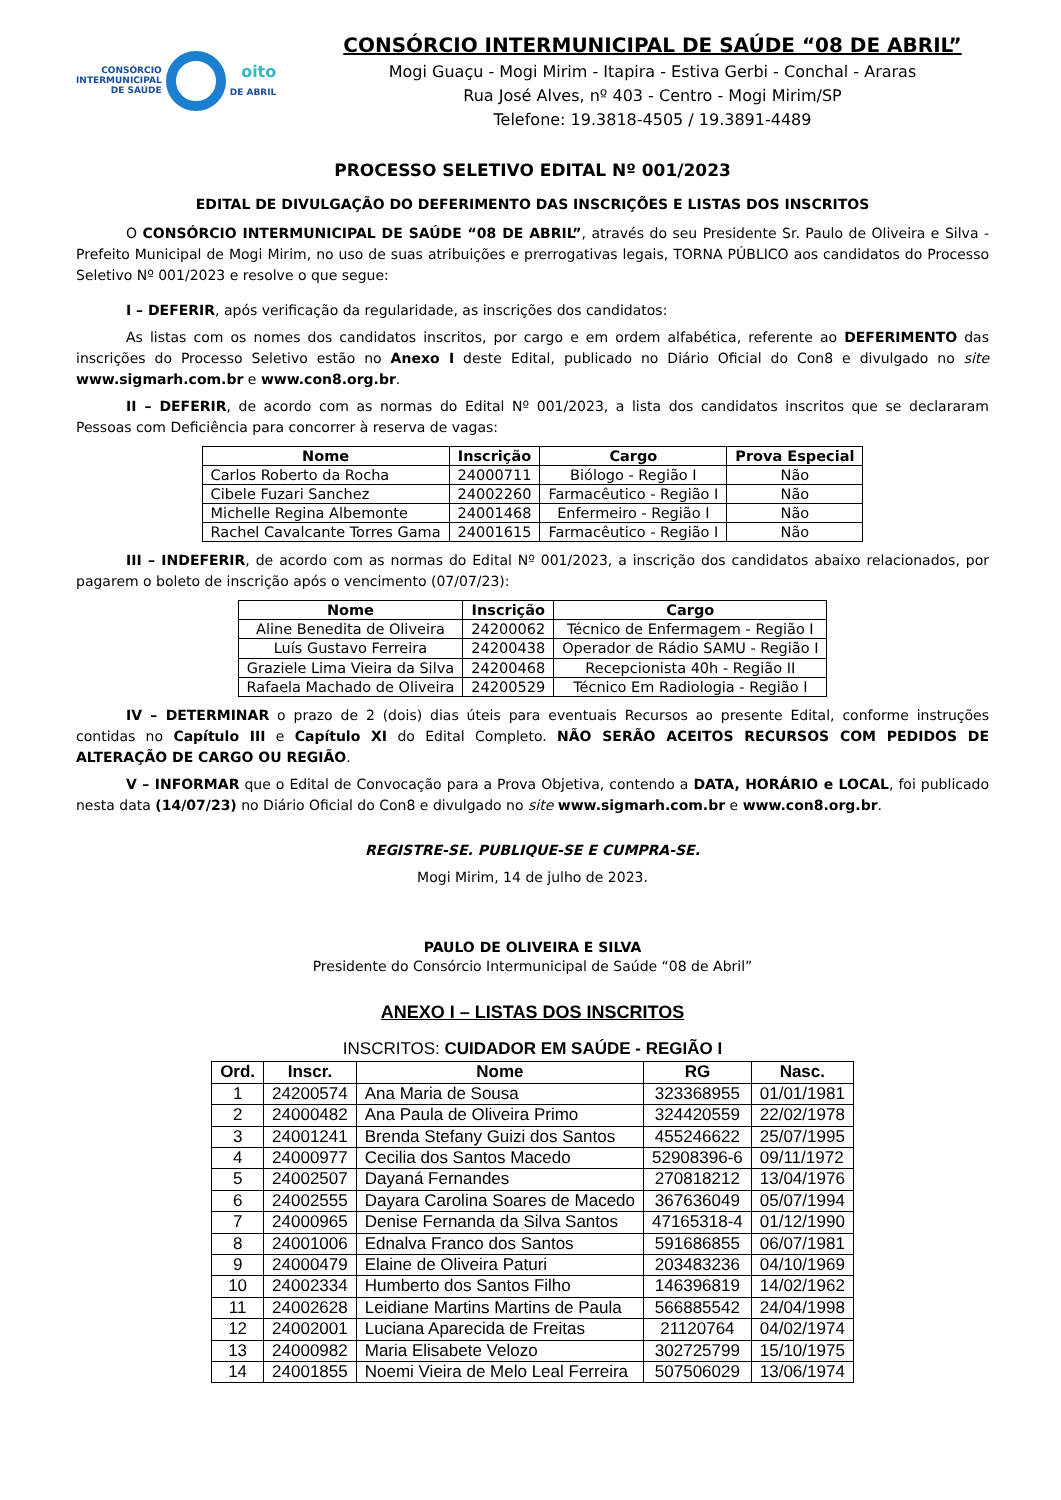CONSÓRCIO
INTERMUNICIPAL
DE SAÚDE
oito
DE ABRIL
CONSÓRCIO INTERMUNICIPAL DE SAÚDE “08 DE ABRIL”
Mogi Guaçu - Mogi Mirim - Itapira - Estiva Gerbi - Conchal - Araras
Rua José Alves, nº 403 - Centro - Mogi Mirim/SP
Telefone: 19.3818-4505 / 19.3891-4489
PROCESSO SELETIVO EDITAL Nº 001/2023
EDITAL DE DIVULGAÇÃO DO DEFERIMENTO DAS INSCRIÇÕES E LISTAS DOS INSCRITOS
O CONSÓRCIO INTERMUNICIPAL DE SAÚDE “08 DE ABRIL”, através do seu Presidente Sr. Paulo de Oliveira e Silva - Prefeito Municipal de Mogi Mirim, no uso de suas atribuições e prerrogativas legais, TORNA PÚBLICO aos candidatos do Processo Seletivo Nº 001/2023 e resolve o que segue:
I – DEFERIR, após verificação da regularidade, as inscrições dos candidatos:
As listas com os nomes dos candidatos inscritos, por cargo e em ordem alfabética, referente ao DEFERIMENTO das inscrições do Processo Seletivo estão no Anexo I deste Edital, publicado no Diário Oficial do Con8 e divulgado no site www.sigmarh.com.br e www.con8.org.br.
II – DEFERIR, de acordo com as normas do Edital Nº 001/2023, a lista dos candidatos inscritos que se declararam Pessoas com Deficiência para concorrer à reserva de vagas:
| Nome | Inscrição | Cargo | Prova Especial |
| --- | --- | --- | --- |
| Carlos Roberto da Rocha | 24000711 | Biólogo - Região I | Não |
| Cibele Fuzari Sanchez | 24002260 | Farmacêutico - Região I | Não |
| Michelle Regina Albemonte | 24001468 | Enfermeiro - Região I | Não |
| Rachel Cavalcante Torres Gama | 24001615 | Farmacêutico - Região I | Não |
III – INDEFERIR, de acordo com as normas do Edital Nº 001/2023, a inscrição dos candidatos abaixo relacionados, por pagarem o boleto de inscrição após o vencimento (07/07/23):
| Nome | Inscrição | Cargo |
| --- | --- | --- |
| Aline Benedita de Oliveira | 24200062 | Técnico de Enfermagem - Região I |
| Luís Gustavo Ferreira | 24200438 | Operador de Rádio SAMU - Região I |
| Graziele Lima Vieira da Silva | 24200468 | Recepcionista 40h - Região II |
| Rafaela Machado de Oliveira | 24200529 | Técnico Em Radiologia - Região I |
IV – DETERMINAR o prazo de 2 (dois) dias úteis para eventuais Recursos ao presente Edital, conforme instruções contidas no Capítulo III e Capítulo XI do Edital Completo. NÃO SERÃO ACEITOS RECURSOS COM PEDIDOS DE ALTERAÇÃO DE CARGO OU REGIÃO.
V – INFORMAR que o Edital de Convocação para a Prova Objetiva, contendo a DATA, HORÁRIO e LOCAL, foi publicado nesta data (14/07/23) no Diário Oficial do Con8 e divulgado no site www.sigmarh.com.br e www.con8.org.br.
REGISTRE-SE. PUBLIQUE-SE E CUMPRA-SE.
Mogi Mirim, 14 de julho de 2023.
PAULO DE OLIVEIRA E SILVA
Presidente do Consórcio Intermunicipal de Saúde “08 de Abril”
ANEXO I – LISTAS DOS INSCRITOS
INSCRITOS: CUIDADOR EM SAÚDE - REGIÃO I
| Ord. | Inscr. | Nome | RG | Nasc. |
| --- | --- | --- | --- | --- |
| 1 | 24200574 | Ana Maria de Sousa | 323368955 | 01/01/1981 |
| 2 | 24000482 | Ana Paula de Oliveira Primo | 324420559 | 22/02/1978 |
| 3 | 24001241 | Brenda Stefany Guizi dos Santos | 455246622 | 25/07/1995 |
| 4 | 24000977 | Cecilia dos Santos Macedo | 52908396-6 | 09/11/1972 |
| 5 | 24002507 | Dayaná Fernandes | 270818212 | 13/04/1976 |
| 6 | 24002555 | Dayara Carolina Soares de Macedo | 367636049 | 05/07/1994 |
| 7 | 24000965 | Denise Fernanda da Silva Santos | 47165318-4 | 01/12/1990 |
| 8 | 24001006 | Ednalva Franco dos Santos | 591686855 | 06/07/1981 |
| 9 | 24000479 | Elaine de Oliveira Paturi | 203483236 | 04/10/1969 |
| 10 | 24002334 | Humberto dos Santos Filho | 146396819 | 14/02/1962 |
| 11 | 24002628 | Leidiane Martins Martins de Paula | 566885542 | 24/04/1998 |
| 12 | 24002001 | Luciana Aparecida de Freitas | 21120764 | 04/02/1974 |
| 13 | 24000982 | Maria Elisabete Velozo | 302725799 | 15/10/1975 |
| 14 | 24001855 | Noemi Vieira de Melo Leal Ferreira | 507506029 | 13/06/1974 |